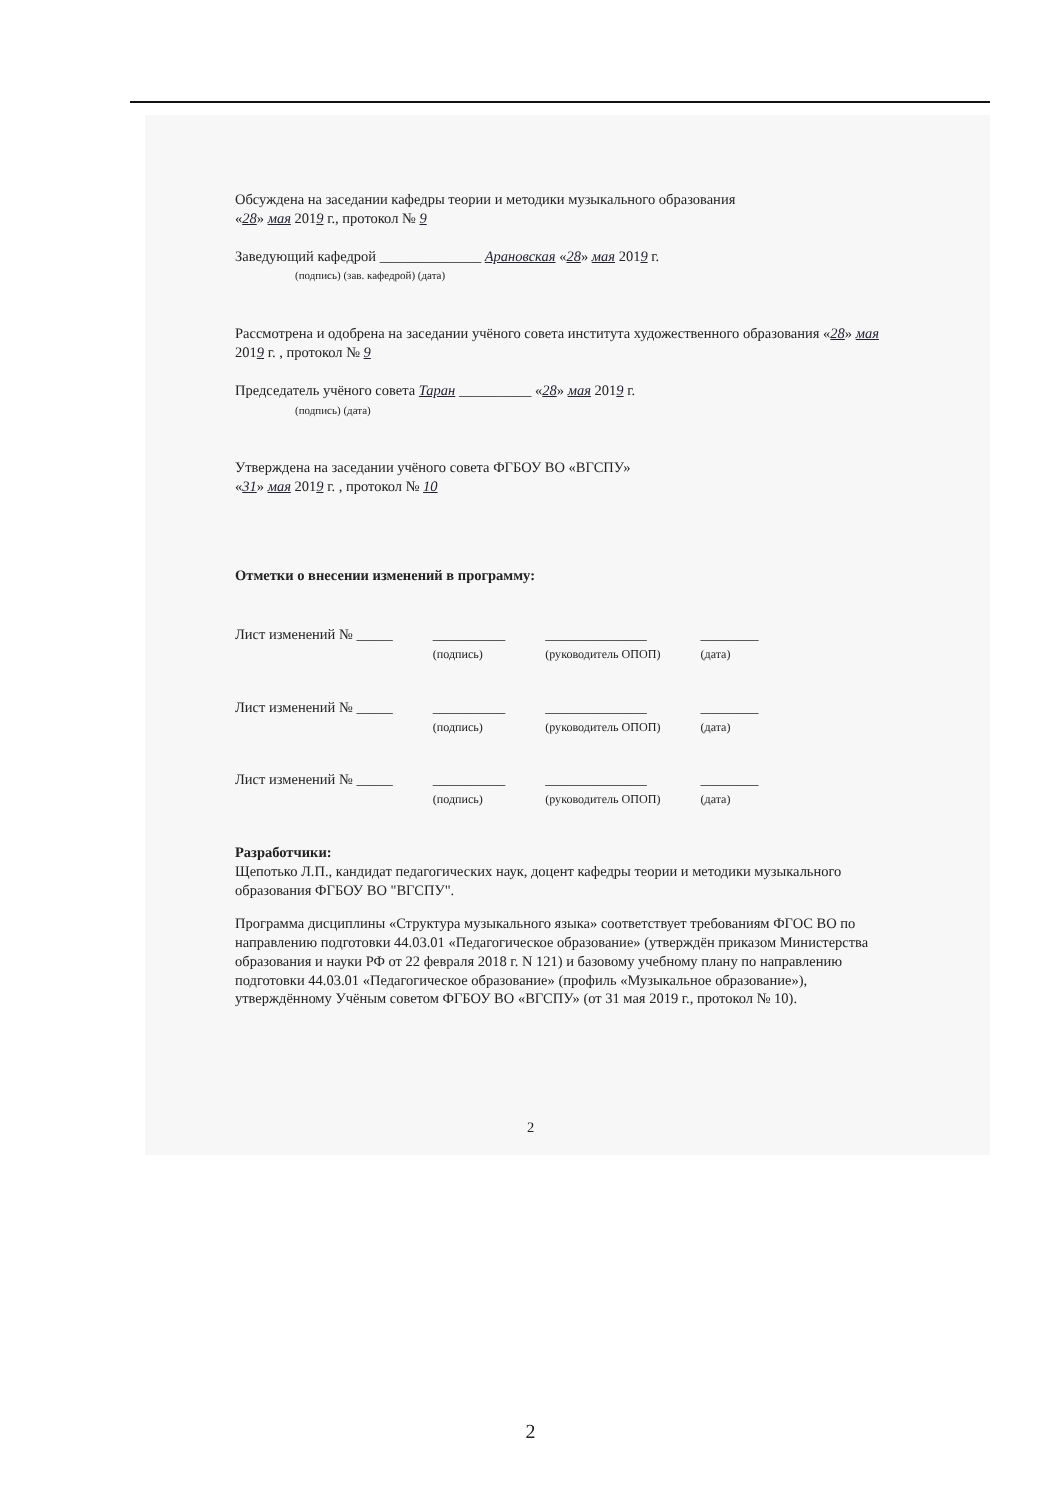Обсуждена на заседании кафедры теории и методики музыкального образования
«28» мая 2019 г., протокол № 9
Заведующий кафедрой ______________ Арановская «28» мая 2019 г.
(подпись) (зав. кафедрой) (дата)
Рассмотрена и одобрена на заседании учёного совета института художественного образования «28» мая 2019 г. , протокол № 9
Председатель учёного совета Таран __________ «28» мая 2019 г.
(подпись) (дата)
Утверждена на заседании учёного совета ФГБОУ ВО «ВГСПУ»
«31» мая 2019 г. , протокол № 10
Отметки о внесении изменений в программу:
Лист изменений № _____ __________
(подпись) ______________
(руководитель ОПОП) ________
(дата)
Лист изменений № _____ __________
(подпись) ______________
(руководитель ОПОП) ________
(дата)
Лист изменений № _____ __________
(подпись) ______________
(руководитель ОПОП) ________
(дата)
Разработчики:
Щепотько Л.П., кандидат педагогических наук, доцент кафедры теории и методики музыкального образования ФГБОУ ВО "ВГСПУ".
Программа дисциплины «Структура музыкального языка» соответствует требованиям ФГОС ВО по направлению подготовки 44.03.01 «Педагогическое образование» (утверждён приказом Министерства образования и науки РФ от 22 февраля 2018 г. N 121) и базовому учебному плану по направлению подготовки 44.03.01 «Педагогическое образование» (профиль «Музыкальное образование»), утверждённому Учёным советом ФГБОУ ВО «ВГСПУ» (от 31 мая 2019 г., протокол № 10).
2
2